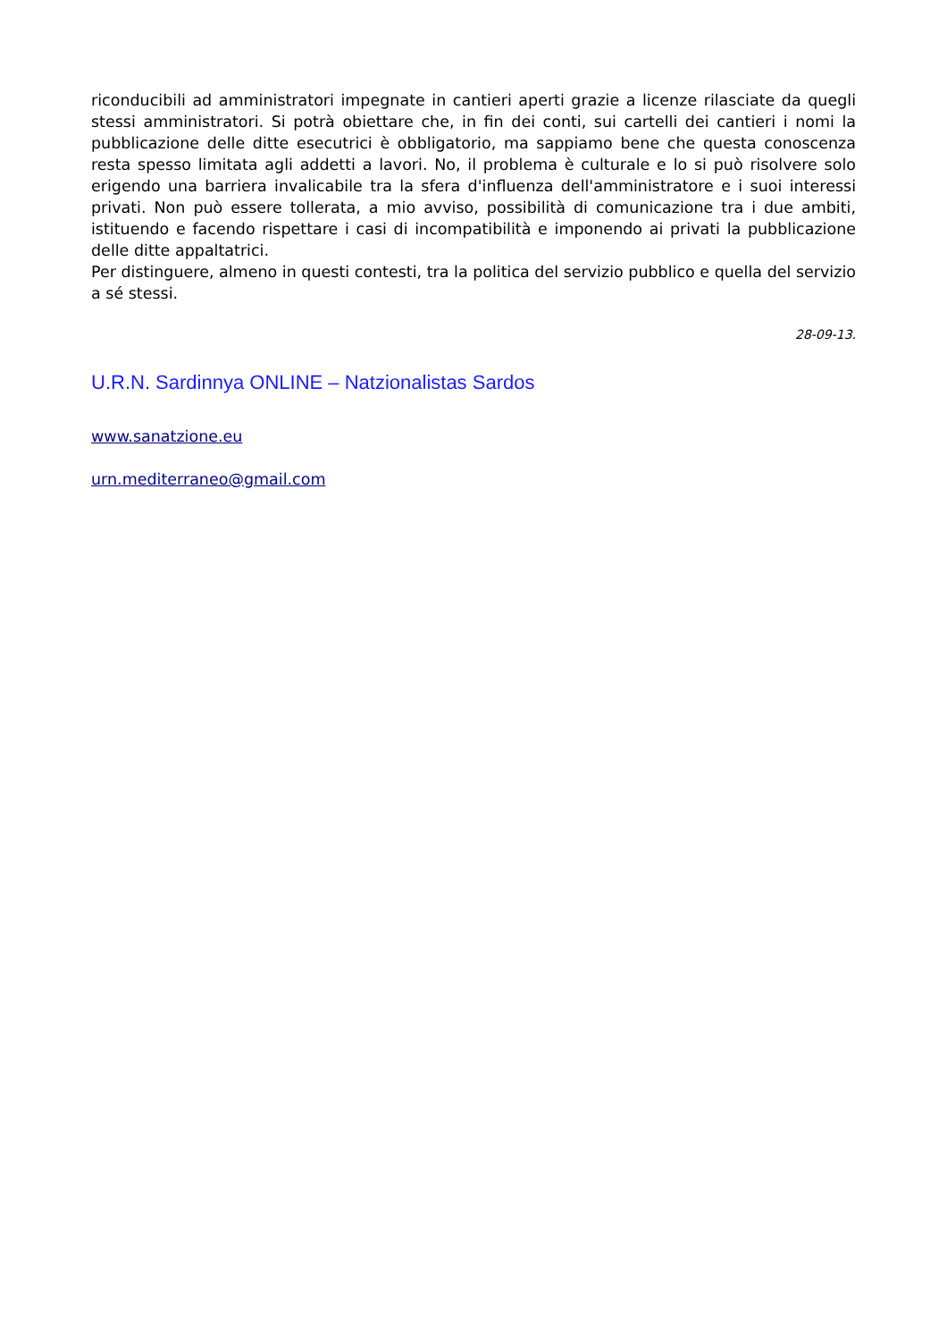riconducibili ad amministratori impegnate in cantieri aperti grazie a licenze rilasciate da quegli stessi amministratori. Si potrà obiettare che, in fin dei conti, sui cartelli dei cantieri i nomi la pubblicazione delle ditte esecutrici è obbligatorio, ma sappiamo bene che questa conoscenza resta spesso limitata agli addetti a lavori. No, il problema è culturale e lo si può risolvere solo erigendo una barriera invalicabile tra la sfera d'influenza dell'amministratore e i suoi interessi privati. Non può essere tollerata, a mio avviso, possibilità di comunicazione tra i due ambiti, istituendo e facendo rispettare i casi di incompatibilità e imponendo ai privati la pubblicazione delle ditte appaltatrici.
Per distinguere, almeno in questi contesti, tra la politica del servizio pubblico e quella del servizio a sé stessi.
28-09-13.
U.R.N. Sardinnya ONLINE – Natzionalistas Sardos
www.sanatzione.eu
urn.mediterraneo@gmail.com